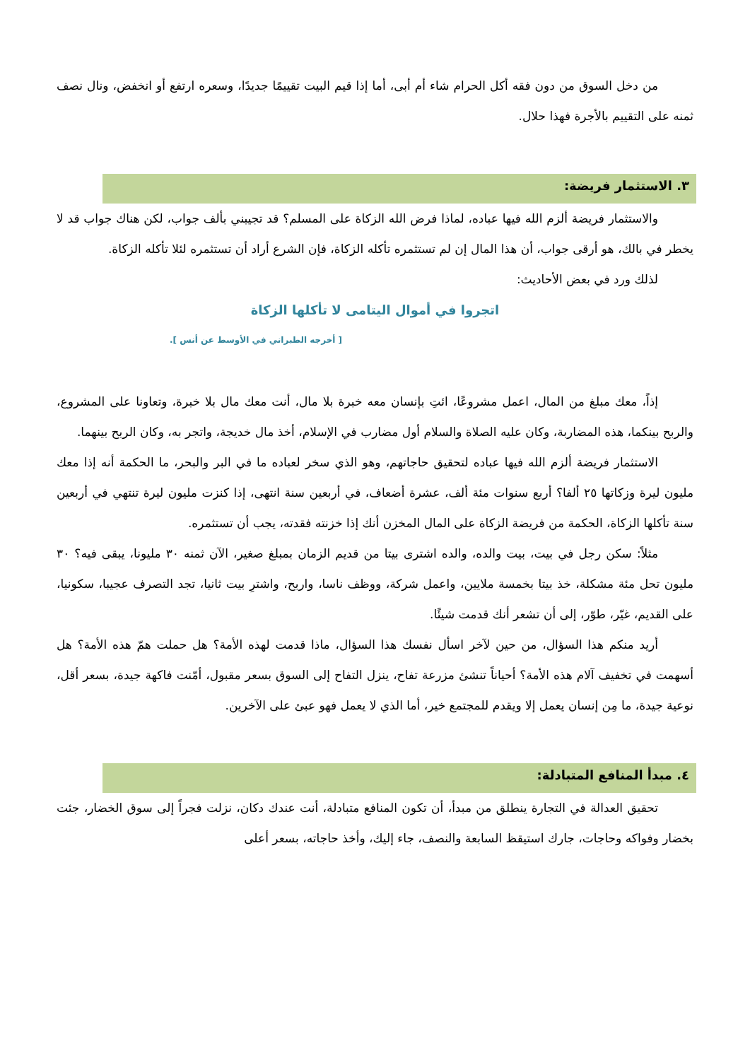من دخل السوق من دون فقه أكل الحرام شاء أم أبى، أما إذا قيم البيت تقييمًا جديدًا، وسعره ارتفع أو انخفض، ونال نصف ثمنه على التقييم بالأجرة فهذا حلال.
٣. الاستثمار فريضة:
والاستثمار فريضة ألزم الله فيها عباده، لماذا فرض الله الزكاة على المسلم؟ قد تجيبني بألف جواب، لكن هناك جواب قد لا يخطر في بالك، هو أرقى جواب، أن هذا المال إن لم تستثمره تأكله الزكاة، فإن الشرع أراد أن تستثمره لئلا تأكله الزكاة.
لذلك ورد في بعض الأحاديث:
اتجروا في أموال اليتامى لا تأكلها الزكاة
[ أخرجه الطبراني في الأوسط عن أنس ].
إذاً، معك مبلغ من المال، اعمل مشروعًا، ائتِ بإنسان معه خبرة بلا مال، أنت معك مال بلا خبرة، وتعاونا على المشروع، والربح بينكما، هذه المضاربة، وكان عليه الصلاة والسلام أول مضارب في الإسلام، أخذ مال خديجة، واتجر به، وكان الربح بينهما.
الاستثمار فريضة ألزم الله فيها عباده لتحقيق حاجاتهم، وهو الذي سخر لعباده ما في البر والبحر، ما الحكمة أنه إذا معك مليون ليرة وزكاتها ٢٥ ألفا؟ أربع سنوات مئة ألف، عشرة أضعاف، في أربعين سنة انتهى، إذا كنزت مليون ليرة تنتهي في أربعين سنة تأكلها الزكاة، الحكمة من فريضة الزكاة على المال المخزن أنك إذا خزنته فقدته، يجب أن تستثمره.
مثلاً: سكن رجل في بيت، بيت والده، والده اشترى بيتا من قديم الزمان بمبلغ صغير، الآن ثمنه ٣٠ مليونا، يبقى فيه؟ ٣٠ مليون تحل مئة مشكلة، خذ بيتا بخمسة ملايين، واعمل شركة، ووظف ناسا، واربح، واشترِ بيت ثانيا، تجد التصرف عجيبا، سكونيا، على القديم، غيّر، طوّر، إلى أن تشعر أنك قدمت شيئًا.
أريد منكم هذا السؤال، من حين لآخر اسأل نفسك هذا السؤال، ماذا قدمت لهذه الأمة؟ هل حملت همّ هذه الأمة؟ هل أسهمت في تخفيف آلام هذه الأمة؟ أحياناً تنشئ مزرعة تفاح، ينزل التفاح إلى السوق بسعر مقبول، أمّنت فاكهة جيدة، بسعر أقل، نوعية جيدة، ما مِن إنسان يعمل إلا ويقدم للمجتمع خير، أما الذي لا يعمل فهو عبئ على الآخرين.
٤. مبدأ المنافع المتبادلة:
تحقيق العدالة في التجارة ينطلق من مبدأ، أن تكون المنافع متبادلة، أنت عندك دكان، نزلت فجراً إلى سوق الخضار، جئت بخضار وفواكه وحاجات، جارك استيقظ السابعة والنصف، جاء إليك، وأخذ حاجاته، بسعر أعلى